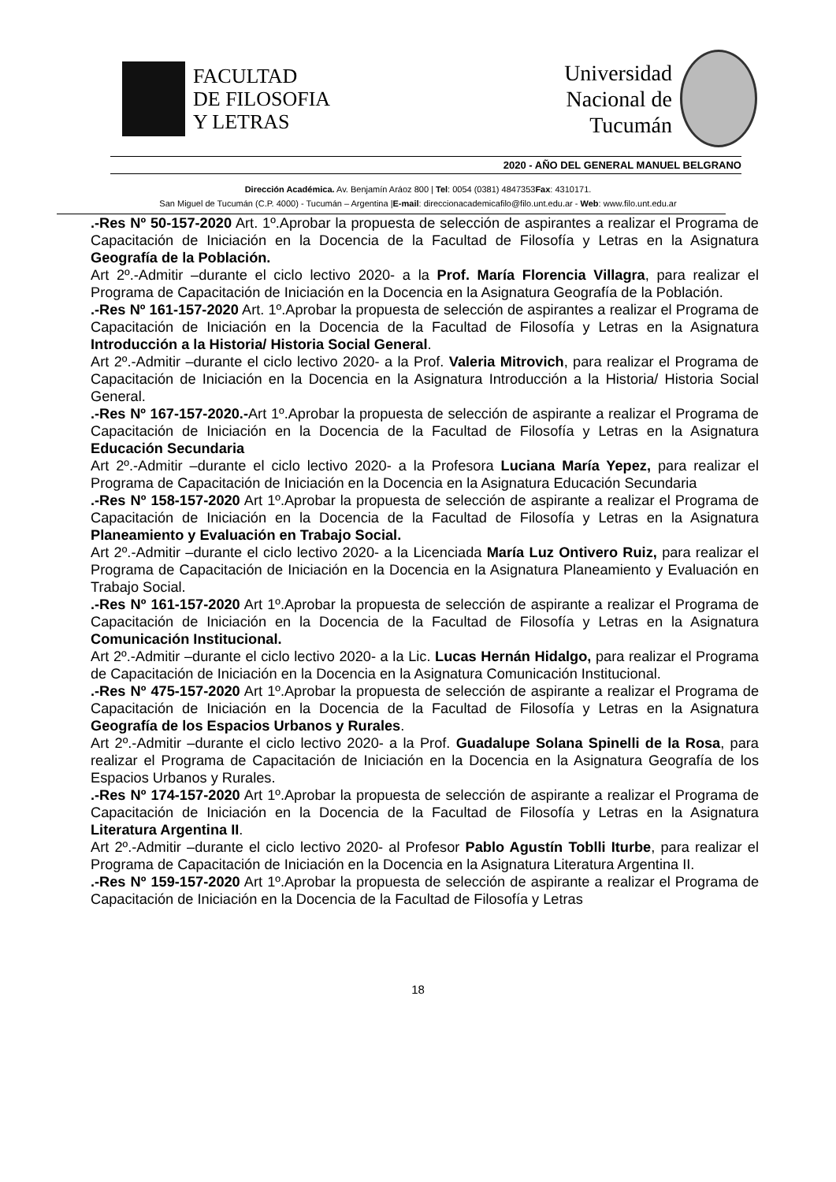FACULTAD
DE FILOSOFIA
Y LETRAS
Universidad
Nacional de
Tucumán
2020 - AÑO DEL GENERAL MANUEL BELGRANO
Dirección Académica. Av. Benjamín Aráoz 800 | Tel: 0054 (0381) 4847353Fax: 4310171.
San Miguel de Tucumán (C.P. 4000) - Tucumán – Argentina |E-mail: direccionacademicafilo@filo.unt.edu.ar - Web: www.filo.unt.edu.ar
.-Res Nº 50-157-2020 Art. 1º.Aprobar la propuesta de selección de aspirantes a realizar el Programa de Capacitación de Iniciación en la Docencia de la Facultad de Filosofía y Letras en la Asignatura Geografía de la Población.
Art 2º.-Admitir –durante el ciclo lectivo 2020- a la Prof. María Florencia Villagra, para realizar el Programa de Capacitación de Iniciación en la Docencia en la Asignatura Geografía de la Población.
.-Res Nº 161-157-2020 Art. 1º.Aprobar la propuesta de selección de aspirantes a realizar el Programa de Capacitación de Iniciación en la Docencia de la Facultad de Filosofía y Letras en la Asignatura Introducción a la Historia/ Historia Social General.
Art 2º.-Admitir –durante el ciclo lectivo 2020- a la Prof. Valeria Mitrovich, para realizar el Programa de Capacitación de Iniciación en la Docencia en la Asignatura Introducción a la Historia/ Historia Social General.
.-Res Nº 167-157-2020.-Art 1º.Aprobar la propuesta de selección de aspirante a realizar el Programa de Capacitación de Iniciación en la Docencia de la Facultad de Filosofía y Letras en la Asignatura Educación Secundaria
Art 2º.-Admitir –durante el ciclo lectivo 2020- a la Profesora Luciana María Yepez, para realizar el Programa de Capacitación de Iniciación en la Docencia en la Asignatura Educación Secundaria
.-Res Nº 158-157-2020 Art 1º.Aprobar la propuesta de selección de aspirante a realizar el Programa de Capacitación de Iniciación en la Docencia de la Facultad de Filosofía y Letras en la Asignatura Planeamiento y Evaluación en Trabajo Social.
Art 2º.-Admitir –durante el ciclo lectivo 2020- a la Licenciada María Luz Ontivero Ruiz, para realizar el Programa de Capacitación de Iniciación en la Docencia en la Asignatura Planeamiento y Evaluación en Trabajo Social.
.-Res Nº 161-157-2020 Art 1º.Aprobar la propuesta de selección de aspirante a realizar el Programa de Capacitación de Iniciación en la Docencia de la Facultad de Filosofía y Letras en la Asignatura Comunicación Institucional.
Art 2º.-Admitir –durante el ciclo lectivo 2020- a la Lic. Lucas Hernán Hidalgo, para realizar el Programa de Capacitación de Iniciación en la Docencia en la Asignatura Comunicación Institucional.
.-Res Nº 475-157-2020 Art 1º.Aprobar la propuesta de selección de aspirante a realizar el Programa de Capacitación de Iniciación en la Docencia de la Facultad de Filosofía y Letras en la Asignatura Geografía de los Espacios Urbanos y Rurales.
Art 2º.-Admitir –durante el ciclo lectivo 2020- a la Prof. Guadalupe Solana Spinelli de la Rosa, para realizar el Programa de Capacitación de Iniciación en la Docencia en la Asignatura Geografía de los Espacios Urbanos y Rurales.
.-Res Nº 174-157-2020 Art 1º.Aprobar la propuesta de selección de aspirante a realizar el Programa de Capacitación de Iniciación en la Docencia de la Facultad de Filosofía y Letras en la Asignatura Literatura Argentina II.
Art 2º.-Admitir –durante el ciclo lectivo 2020- al Profesor Pablo Agustín Toblli Iturbe, para realizar el Programa de Capacitación de Iniciación en la Docencia en la Asignatura Literatura Argentina II.
.-Res Nº 159-157-2020 Art 1º.Aprobar la propuesta de selección de aspirante a realizar el Programa de Capacitación de Iniciación en la Docencia de la Facultad de Filosofía y Letras
18